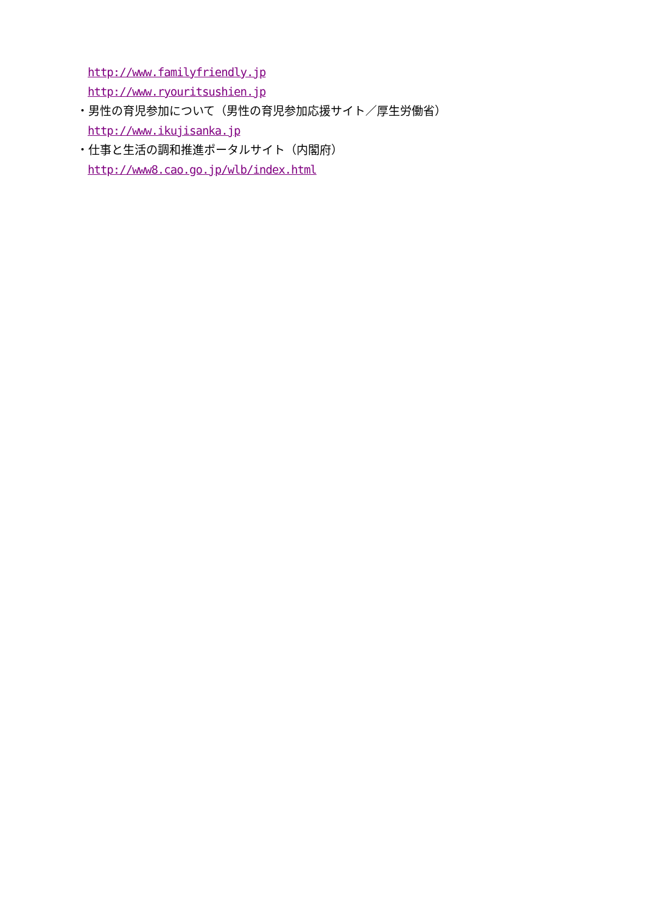http://www.familyfriendly.jp
http://www.ryouritsushien.jp
・男性の育児参加について（男性の育児参加応援サイト／厚生労働省）
http://www.ikujisanka.jp
・仕事と生活の調和推進ポータルサイト（内閣府）
http://www8.cao.go.jp/wlb/index.html